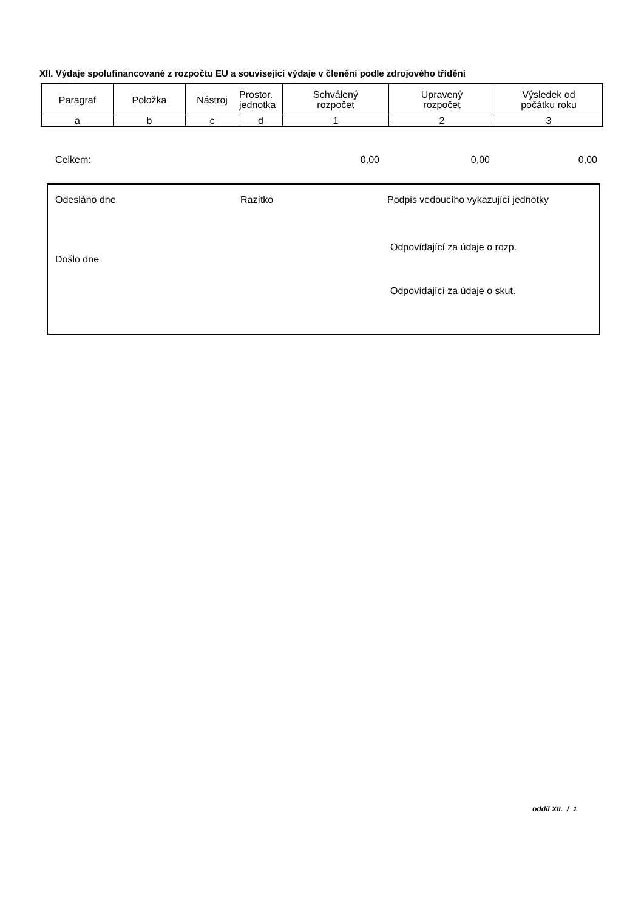XII. Výdaje spolufinancované z rozpočtu EU a související výdaje v členění podle zdrojového třídění
| Paragraf | Položka | Nástroj | Prostor. jednotka | Schválený rozpočet | Upravený rozpočet | Výsledek od počátku roku |
| --- | --- | --- | --- | --- | --- | --- |
| a | b | c | d | 1 | 2 | 3 |
| Celkem: | 0,00 | 0,00 | 0,00 |
Odesláno dne Razítko
Podpis vedoucího vykazující jednotky
Odpovídající za údaje o rozp.
Došlo dne
Odpovídající za údaje o skut.
oddíl XII. / 1